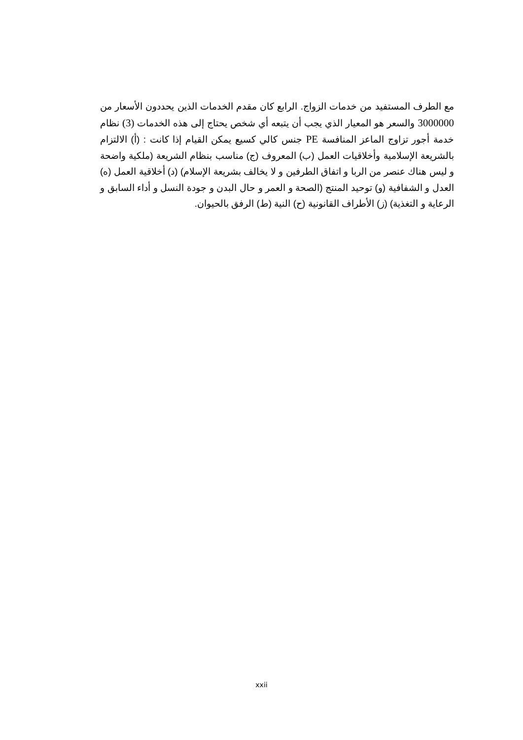مع الطرف المستفيد من خدمات الزواج. الرابع كان مقدم الخدمات الذين يحددون الأسعار من 3000000 والسعر هو المعيار الذي يجب أن يتبعه أي شخص يحتاج إلى هذه الخدمات (3) نظام خدمة أجور تزاوج الماعز المنافسة PE جنس كالي كسيع يمكن القيام إذا كانت : (أ) الالتزام بالشريعة الإسلامية وأخلاقيات العمل (ب) المعروف (ج) مناسب بنظام الشريعة (ملكية واضحة و ليس هناك عنصر من الربا و اتفاق الطرفين و لا يخالف بشريعة الإسلام) (د) أخلاقية العمل (ه) العدل و الشفافية (و) توحيد المنتج (الصحة و العمر و حال البدن و جودة النسل و أداء السابق و الرعاية و التغذية) (ز) الأطراف القانونية (ح) النية (ط) الرفق بالحيوان.
xxii